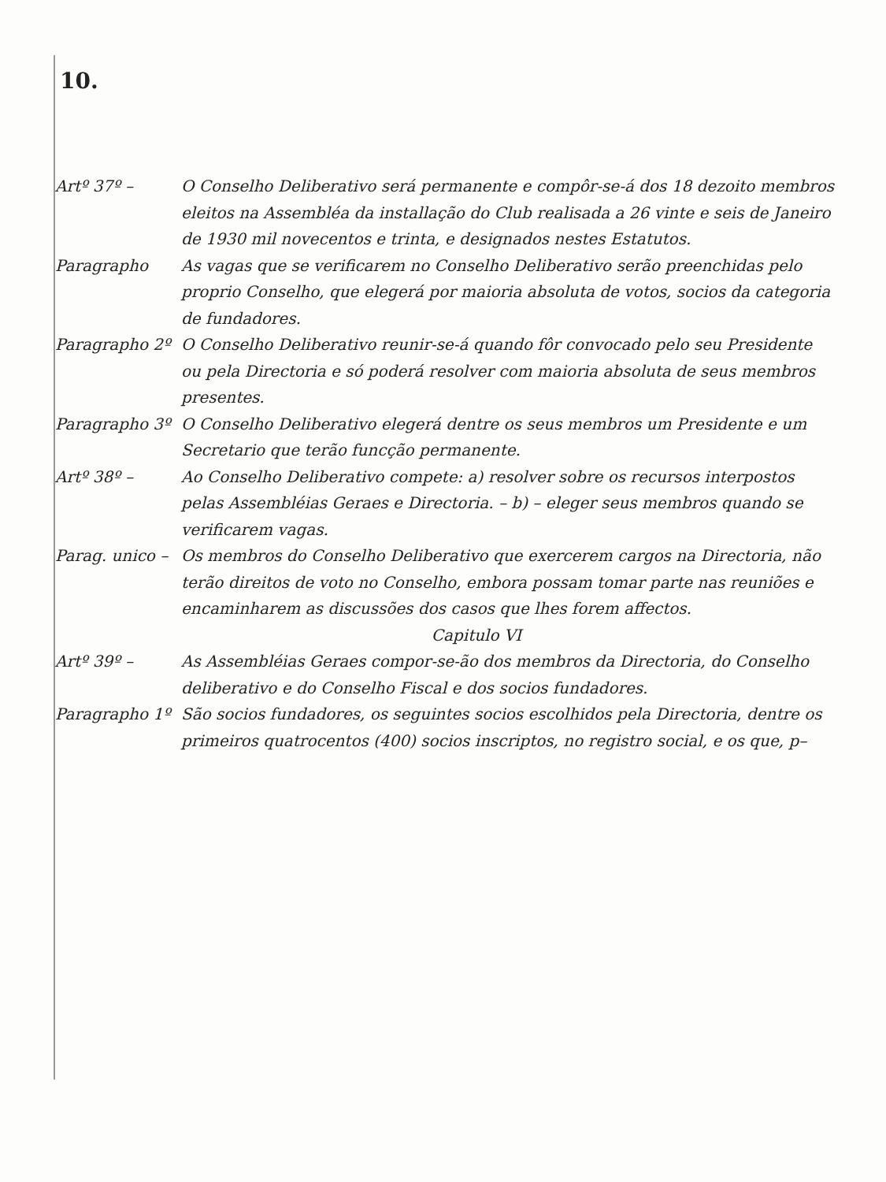10.
Artº 37º – O Conselho Deliberativo será permanente e compôr-se-á dos 18 dezoito membros eleitos na Assembléa da installação do Club realisada a 26 vinte e seis de Janeiro de 1930 mil novecentos e trinta, e designados nestes Estatutos.
Paragrapho As vagas que se verificarem no Conselho Deliberativo serão preenchidas pelo proprio Conselho, que elegerá por maioria absoluta de votos, socios da categoria de fundadores.
Paragrapho 2º O Conselho Deliberativo reunir-se-á quando fôr convocado pelo seu Presidente ou pela Directoria e só poderá resolver com maioria absoluta de seus membros presentes.
Paragrapho 3º O Conselho Deliberativo elegerá dentre os seus membros um Presidente e um Secretario que terão funcção permanente.
Artº 38º – Ao Conselho Deliberativo compete: a) resolver sobre os recursos interpostos pelas Assembléias Geraes e Directoria. – b) – eleger seus membros quando se verificarem vagas.
Parag. unico –
Os membros do Conselho Deliberativo que exercerem cargos na Directoria, não terão direitos de voto no Conselho, embora possam tomar parte nas reuniões e encaminharem as discussões dos casos que lhes forem affectos.
Capitulo VI
Artº 39º – As Assembléias Geraes compor-se-ão dos membros da Directoria, do Conselho deliberativo e do Conselho Fiscal e dos socios fundadores.
Paragrapho 1º São socios fundadores, os seguintes socios escolhidos pela Directoria, dentre os primeiros quatrocentos (400) socios inscriptos, no registro social, e os que, p–